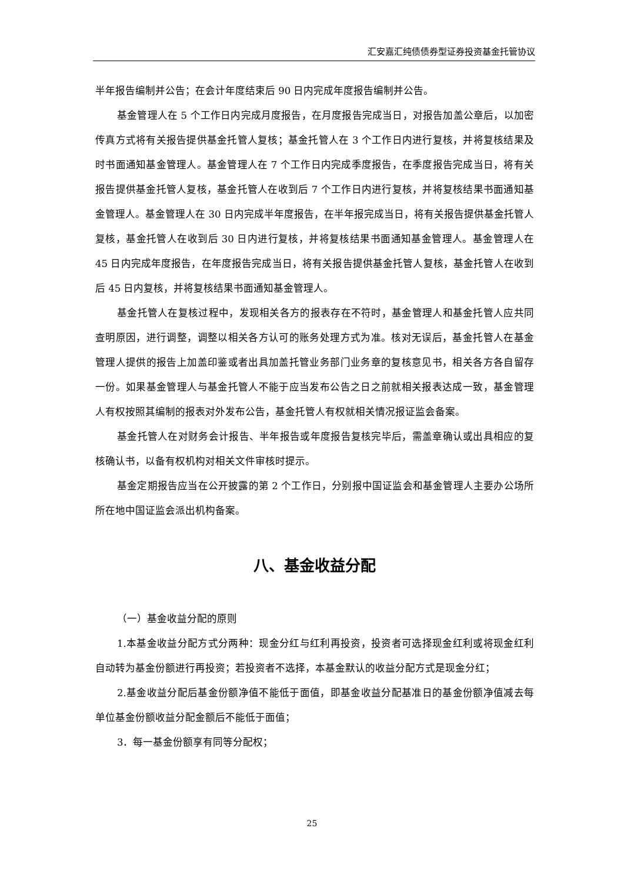汇安嘉汇纯债债券型证券投资基金托管协议
半年报告编制并公告；在会计年度结束后 90 日内完成年度报告编制并公告。
基金管理人在 5 个工作日内完成月度报告，在月度报告完成当日，对报告加盖公章后，以加密传真方式将有关报告提供基金托管人复核；基金托管人在 3 个工作日内进行复核，并将复核结果及时书面通知基金管理人。基金管理人在 7 个工作日内完成季度报告，在季度报告完成当日，将有关报告提供基金托管人复核，基金托管人在收到后 7 个工作日内进行复核，并将复核结果书面通知基金管理人。基金管理人在 30 日内完成半年度报告，在半年报完成当日，将有关报告提供基金托管人复核，基金托管人在收到后 30 日内进行复核，并将复核结果书面通知基金管理人。基金管理人在 45 日内完成年度报告，在年度报告完成当日，将有关报告提供基金托管人复核，基金托管人在收到后 45 日内复核，并将复核结果书面通知基金管理人。
基金托管人在复核过程中，发现相关各方的报表存在不符时，基金管理人和基金托管人应共同查明原因，进行调整，调整以相关各方认可的账务处理方式为准。核对无误后，基金托管人在基金管理人提供的报告上加盖印鉴或者出具加盖托管业务部门业务章的复核意见书，相关各方各自留存一份。如果基金管理人与基金托管人不能于应当发布公告之日之前就相关报表达成一致，基金管理人有权按照其编制的报表对外发布公告，基金托管人有权就相关情况报证监会备案。
基金托管人在对财务会计报告、半年报告或年度报告复核完毕后，需盖章确认或出具相应的复核确认书，以备有权机构对相关文件审核时提示。
基金定期报告应当在公开披露的第 2 个工作日，分别报中国证监会和基金管理人主要办公场所所在地中国证监会派出机构备案。
八、基金收益分配
（一）基金收益分配的原则
1.本基金收益分配方式分两种：现金分红与红利再投资，投资者可选择现金红利或将现金红利自动转为基金份额进行再投资；若投资者不选择，本基金默认的收益分配方式是现金分红；
2.基金收益分配后基金份额净值不能低于面值，即基金收益分配基准日的基金份额净值减去每单位基金份额收益分配金额后不能低于面值；
3．每一基金份额享有同等分配权；
25